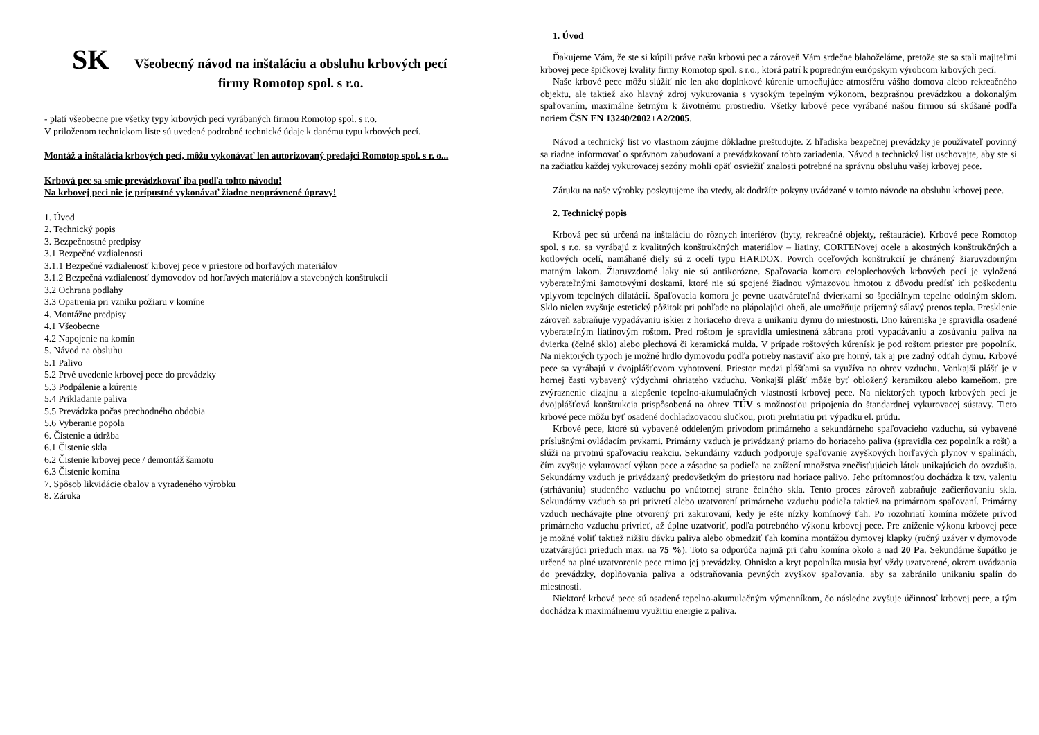SK
Všeobecný návod na inštaláciu a obsluhu krbových pecí
firmy Romotop spol. s r.o.
- platí všeobecne pre všetky typy krbových pecí vyrábaných firmou Romotop spol. s r.o.
V priloženom technickom liste sú uvedené podrobné technické údaje k danému typu krbových pecí.
Montáž a inštalácia krbových pecí, môžu vykonávať len autorizovaný predajci Romotop spol. s r. o...
Krbová pec sa smie prevádzkovať iba podľa tohto návodu!
Na krbovej peci nie je prípustné vykonávať žiadne neoprávnené úpravy!
1. Úvod
2. Technický popis
3. Bezpečnostné predpisy
3.1 Bezpečné vzdialenosti
3.1.1 Bezpečné vzdialenosť krbovej pece v priestore od horľavých materiálov
3.1.2 Bezpečná vzdialenosť dymovodov od horľavých materiálov a stavebných konštrukcií
3.2 Ochrana podlahy
3.3 Opatrenia pri vzniku požiaru v komíne
4. Montážne predpisy
4.1 Všeobecne
4.2 Napojenie na komín
5. Návod na obsluhu
5.1 Palivo
5.2 Prvé uvedenie krbovej pece do prevádzky
5.3 Podpálenie a kúrenie
5.4 Prikladanie paliva
5.5 Prevádzka počas prechodného obdobia
5.6 Vyberanie popola
6. Čistenie a údržba
6.1 Čistenie skla
6.2 Čistenie krbovej pece / demontáž šamotu
6.3 Čistenie komína
7. Spôsob likvidácie obalov a vyradeného výrobku
8. Záruka
1. Úvod
Ďakujeme Vám, že ste si kúpili práve našu krbovú pec a zároveň Vám srdečne blahoželáme, pretože ste sa stali majiteľmi krbovej pece špičkovej kvality firmy Romotop spol. s r.o., ktorá patrí k popredným európskym výrobcom krbových pecí.
Naše krbové pece môžu slúžiť nie len ako doplnkové kúrenie umocňujúce atmosféru vášho domova alebo rekreačného objektu, ale taktiež ako hlavný zdroj vykurovania s vysokým tepelným výkonom, bezprašnou prevádzkou a dokonalým spaľovaním, maximálne šetrným k životnému prostrediu. Všetky krbové pece vyrábané našou firmou sú skúšané podľa noriem ČSN EN 13240/2002+A2/2005.
Návod a technický list vo vlastnom záujme dôkladne preštudujte. Z hľadiska bezpečnej prevádzky je používateľ povinný sa riadne informovať o správnom zabudovaní a prevádzkovaní tohto zariadenia. Návod a technický list uschovajte, aby ste si na začiatku každej vykurovacej sezóny mohli opäť osviežiť znalosti potrebné na správnu obsluhu vašej krbovej pece.
Záruku na naše výrobky poskytujeme iba vtedy, ak dodržíte pokyny uvádzané v tomto návode na obsluhu krbovej pece.
2. Technický popis
Krbová pec sú určená na inštaláciu do rôznych interiérov (byty, rekreačné objekty, reštaurácie). Krbové pece Romotop spol. s r.o. sa vyrábajú z kvalitných konštrukčných materiálov – liatiny, CORTENovej ocele a akostných konštrukčných a kotlových ocelí, namáhané diely sú z ocelí typu HARDOX. Povrch oceľových konštrukcií je chránený žiaruvzdorným matným lakom. Žiaruvzdorné laky nie sú antikorózne. Spaľovacia komora celoplechových krbových pecí je vyložená vyberateľnými šamotovými doskami, ktoré nie sú spojené žiadnou výmazovou hmotou z dôvodu predísť ich poškodeniu vplyvom tepelných dilatácií. Spaľovacia komora je pevne uzatvárateľná dvierkami so špeciálnym tepelne odolným sklom. Sklo nielen zvyšuje estetický pôžitok pri pohľade na plápolajúci oheň, ale umožňuje príjemný sálavý prenos tepla. Presklenie zároveň zabraňuje vypadávaniu iskier z horiaceho dreva a unikaniu dymu do miestnosti. Dno kúreniska je spravidla osadené vyberateľným liatinovým roštom. Pred roštom je spravidla umiestnená zábrana proti vypadávaniu a zosúvaniu paliva na dvierka (čelné sklo) alebo plechová či keramická mulda. V prípade roštových kúrenísk je pod roštom priestor pre popolník. Na niektorých typoch je možné hrdlo dymovodu podľa potreby nastaviť ako pre horný, tak aj pre zadný odťah dymu. Krbové pece sa vyrábajú v dvojplášťovom vyhotovení. Priestor medzi plášťami sa využíva na ohrev vzduchu. Vonkajší plášť je v hornej časti vybavený výdychmi ohriateho vzduchu. Vonkajší plášť môže byť obložený keramikou alebo kameňom, pre zvýraznenie dizajnu a zlepšenie tepelno-akumulačných vlastností krbovej pece. Na niektorých typoch krbových pecí je dvojplášťová konštrukcia prispôsobená na ohrev TÚV s možnosťou pripojenia do štandardnej vykurovacej sústavy. Tieto krbové pece môžu byť osadené dochladzovacou slučkou, proti prehriatiu pri výpadku el. prúdu.
Krbové pece, ktoré sú vybavené oddeleným prívodom primárneho a sekundárneho spaľovacieho vzduchu, sú vybavené príslušnými ovládacím prvkami. Primárny vzduch je privádzaný priamo do horiaceho paliva (spravidla cez popolník a rošt) a slúži na prvotnú spaľovaciu reakciu. Sekundárny vzduch podporuje spaľovanie zvyškových horľavých plynov v spalinách, čím zvyšuje vykurovací výkon pece a zásadne sa podieľa na znížení množstva znečisťujúcich látok unikajúcich do ovzdušia. Sekundárny vzduch je privádzaný predovšetkým do priestoru nad horiace palivo. Jeho prítomnosťou dochádza k tzv. valeniu (strhávaniu) studeného vzduchu po vnútornej strane čelného skla. Tento proces zároveň zabraňuje začierňovaniu skla. Sekundárny vzduch sa pri privretí alebo uzatvorení primárneho vzduchu podieľa taktiež na primárnom spaľovaní. Primárny vzduch nechávajte plne otvorený pri zakurovaní, kedy je ešte nízky komínový ťah. Po rozohriatí komína môžete prívod primárneho vzduchu privrieť, až úplne uzatvoriť, podľa potrebného výkonu krbovej pece. Pre zníženie výkonu krbovej pece je možné voliť taktiež nižšiu dávku paliva alebo obmedziť ťah komína montážou dymovej klapky (ručný uzáver v dymovode uzatvárajúci prieduch max. na 75 %). Toto sa odporúča najmä pri ťahu komína okolo a nad 20 Pa. Sekundárne šupátko je určené na plné uzatvorenie pece mimo jej prevádzky. Ohnisko a kryt popolníka musia byť vždy uzatvorené, okrem uvádzania do prevádzky, doplňovania paliva a odstraňovania pevných zvyškov spaľovania, aby sa zabránilo unikaniu spalín do miestnosti.
Niektoré krbové pece sú osadené tepelno-akumulačným výmenníkom, čo následne zvyšuje účinnosť krbovej pece, a tým dochádza k maximálnemu využitiu energie z paliva.